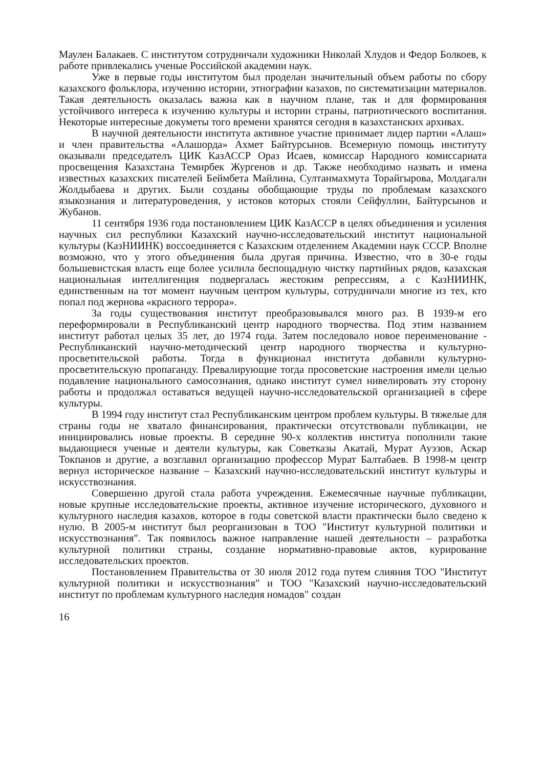Маулен Балакаев. С институтом сотрудничали художники Николай Хлудов и Федор Болкоев, к работе привлекались ученые Российской академии наук.
Уже в первые годы институтом был проделан значительный объем работы по сбору казахского фольклора, изучению истории, этнографии казахов, по систематизации материалов. Такая деятельность оказалась важна как в научном плане, так и для формирования устойчивого интереса к изучению культуры и истории страны, патриотического воспитания. Некоторые интересные докуметы того времени хранятся сегодня в казахстанских архивах.
В научной деятельности института активное участие принимает лидер партии «Алаш» и член правительства «Алашорда» Ахмет Байтурсынов. Всемерную помощь институту оказывали председателъ ЦИК КазАССР Ораз Исаев, комиссар Народного комиссариата просвещения Казахстана Темирбек Жургенов и др. Также необходимо назвать и имена известных казахских писателей Беймбета Майлина, Султанмахмута Торайгырова, Молдагали Жолдыбаева и других. Были созданы обобщающие труды по проблемам казахского языкознания и литературоведения, у истоков которых стояли Сейфуллин, Байтурсынов и Жубанов.
11 сентября 1936 года постановлением ЦИК КазАССР в целях объединения и усиления научных сил республики Казахский научно-исследовательский институт национальной культуры (КазНИИНК) воссоединяется с Казахским отделением Академии наук СССР. Вполне возможно, что у этого объединения была другая причина. Известно, что в 30-е годы большевистская власть еще более усилила беспощадную чистку партийных рядов, казахская национальная интеллигенция подвергалась жестоким репрессиям, а с КазНИИНК, единственным на тот момент научным центром культуры, сотрудничали многие из тех, кто попал под жернова «красного террора».
За годы существования институт преобразовывался много раз. В 1939-м его переформировали в Республиканский центр народного творчества. Под этим названием институт работал целых 35 лет, до 1974 года. Затем последовало новое переименование - Республиканский научно-методический центр народного творчества и культурно-просветительской работы. Тогда в функционал института добавили культурно-просветительскую пропаганду. Превалирующие тогда просоветские настроения имели целью подавление национального самосознания, однако институт сумел нивелировать эту сторону работы и продолжал оставаться ведущей научно-исследовательской организацией в сфере культуры.
В 1994 году институт стал Республиканским центром проблем культуры. В тяжелые для страны годы не хватало финансирования, практически отсутствовали публикации, не инициировались новые проекты. В середине 90-х коллектив институа пополнили такие выдающиеся ученые и деятели культуры, как Советказы Акатай, Мурат Ауэзов, Аскар Токпанов и другие, а возглавил организацию профессор Мурат Балтабаев. В 1998-м центр вернул историческое название – Казахский научно-исследовательский институт культуры и искусствознания.
Совершенно другой стала работа учреждения. Ежемесячные научные публикации, новые крупные исследовательские проекты, активное изучение исторического, духовного и культурного наследия казахов, которое в годы советской власти практически было сведено к нулю. В 2005-м институт был реорганизован в ТОО "Институт культурной политики и искусствознания". Так появилось важное направление нашей деятельности – разработка культурной политики страны, создание нормативно-правовые актов, курирование исследовательских проектов.
Постановлением Правительства от 30 июля 2012 года путем слияния ТОО "Институт культурной политики и искусствознания" и ТОО "Казахский научно-исследовательский институт по проблемам культурного наследия номадов" создан
16